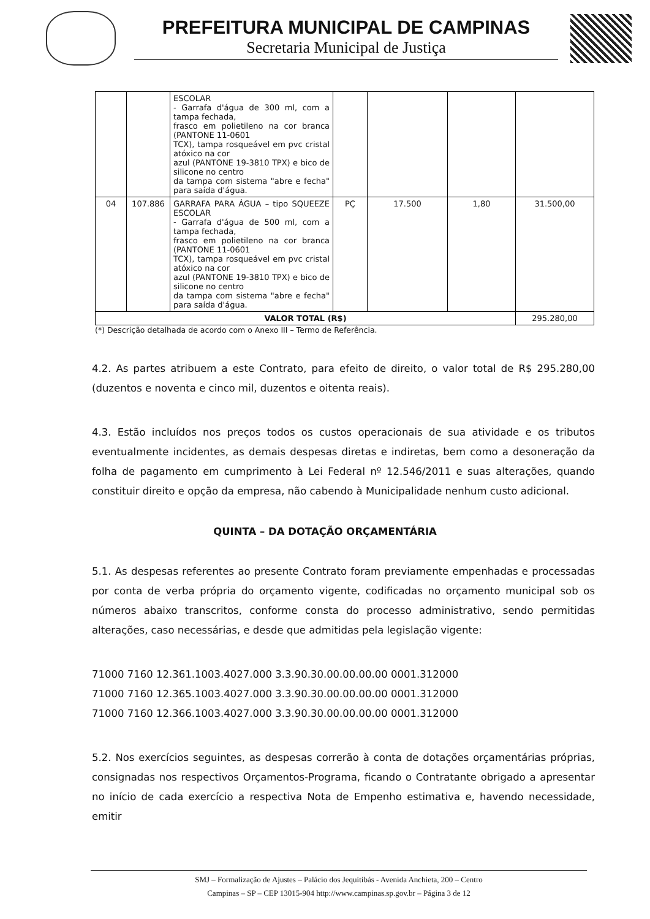PREFEITURA MUNICIPAL DE CAMPINAS
Secretaria Municipal de Justiça
| | | ESCOLAR - Garrafa d'água de 300 ml, com a tampa fechada, frasco em polietileno na cor branca (PANTONE 11-0601 TCX), tampa rosqueável em pvc cristal atóxico na cor azul (PANTONE 19-3810 TPX) e bico de silicone no centro da tampa com sistema "abre e fecha" para saída d'água. | | | | |
| 04 | 107.886 | GARRAFA PARA ÁGUA – tipo SQUEEZE ESCOLAR - Garrafa d'água de 500 ml, com a tampa fechada, frasco em polietileno na cor branca (PANTONE 11-0601 TCX), tampa rosqueável em pvc cristal atóxico na cor azul (PANTONE 19-3810 TPX) e bico de silicone no centro da tampa com sistema "abre e fecha" para saída d'água. | PÇ | 17.500 | 1,80 | 31.500,00 |
| VALOR TOTAL (R$) | | | | | | 295.280,00 |
(*) Descrição detalhada de acordo com o Anexo III – Termo de Referência.
4.2. As partes atribuem a este Contrato, para efeito de direito, o valor total de R$ 295.280,00 (duzentos e noventa e cinco mil, duzentos e oitenta reais).
4.3. Estão incluídos nos preços todos os custos operacionais de sua atividade e os tributos eventualmente incidentes, as demais despesas diretas e indiretas, bem como a desoneração da folha de pagamento em cumprimento à Lei Federal nº 12.546/2011 e suas alterações, quando constituir direito e opção da empresa, não cabendo à Municipalidade nenhum custo adicional.
QUINTA – DA DOTAÇÃO ORÇAMENTÁRIA
5.1. As despesas referentes ao presente Contrato foram previamente empenhadas e processadas por conta de verba própria do orçamento vigente, codificadas no orçamento municipal sob os números abaixo transcritos, conforme consta do processo administrativo, sendo permitidas alterações, caso necessárias, e desde que admitidas pela legislação vigente:
71000 7160 12.361.1003.4027.000 3.3.90.30.00.00.00.00 0001.312000
71000 7160 12.365.1003.4027.000 3.3.90.30.00.00.00.00 0001.312000
71000 7160 12.366.1003.4027.000 3.3.90.30.00.00.00.00 0001.312000
5.2. Nos exercícios seguintes, as despesas correrão à conta de dotações orçamentárias próprias, consignadas nos respectivos Orçamentos-Programa, ficando o Contratante obrigado a apresentar no início de cada exercício a respectiva Nota de Empenho estimativa e, havendo necessidade, emitir
SMJ – Formalização de Ajustes – Palácio dos Jequitibás - Avenida Anchieta, 200 – Centro
Campinas – SP – CEP 13015-904 http://www.campinas.sp.gov.br – Página 3 de 12